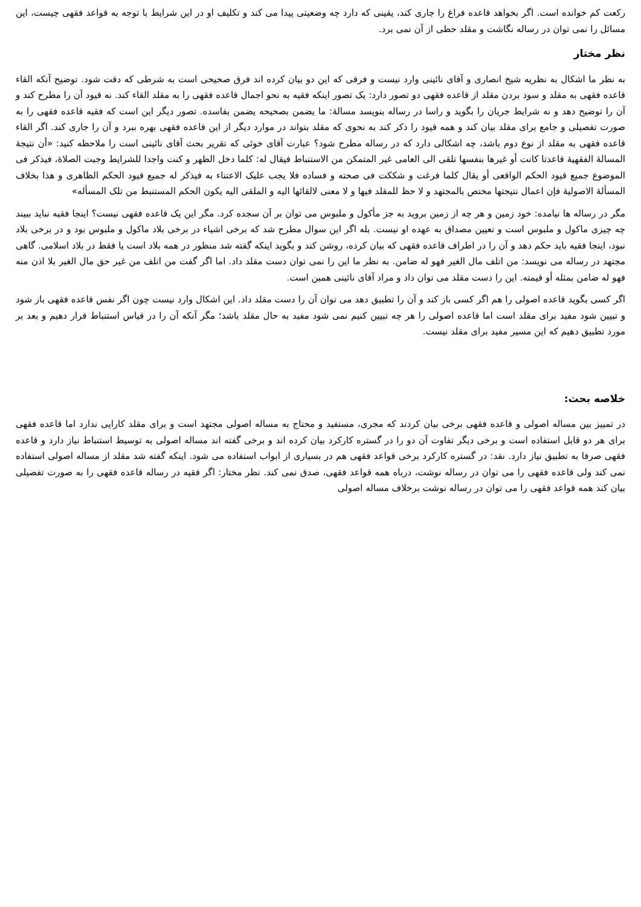رکعت کم خوانده است. اگر بخواهد قاعده فراغ را جاری کند، یقینی که دارد چه وضعیتی پیدا می کند و تکلیف او در این شرایط با توجه به قواعد فقهی چیست، این مسائل را نمی توان در رساله نگاشت و مقلد حظی از آن نمی برد.
نظر مختار
به نظر ما اشکال به نظریه شیخ انصاری و آقای نائینی وارد نیست و فرقی که این دو بیان کرده اند فرق صحیحی است به شرطی که دقت شود. توضیح آنکه القاء قاعده فقهی به مقلد و سود بردن مقلد از قاعده فقهی دو تصور دارد: یک تصور اینکه فقیه به نحو اجمال قاعده فقهی را به مقلد القاء کند. نه قیود آن را مطرح کند و آن را توضیح دهد و نه شرایط جریان را بگوید و راسا در رساله بنویسد مسالهٔ: ما یضمن بصحیحه یضمن بفاسده. تصور دیگر این است که فقیه قاعده فقهی را به صورت تفصیلی و جامع برای مقلد بیان کند و همه قیود را ذکر کند به نحوی که مقلد بتواند در موارد دیگر از این قاعده فقهی بهره ببرد و آن را جاری کند. اگر القاء قاعده فقهی به مقلد از نوع دوم باشد، چه اشکالی دارد که در رساله مطرح شود؟ عبارت آقای خوئی که تقریر بحث آقای نائینی است را ملاحظه کنید: «أن نتیجهٔ المسالهٔ الفقهیهٔ قاعدتا کانت أو غیرها بنفسها تلقی الی العامی غیر المتمکن من الاستنباط فیقال له: کلما دخل الظهر و کنت واجدا للشرایط وجبت الصلاهٔ، فیذکر فی الموضوع جمیع قیود الحکم الواقعی أو یقال کلما فرغت و شککت فی صحته و فساده فلا یجب علیک الاعتناء به فیذکر له جمیع قیود الحکم الظاهری و هذا بخلاف المسألهٔ الاصولیهٔ فإن اعمال نتیجتها مختص بالمجتهد و لا حظ للمقلد فیها و لا معنی لالقائها الیه و الملقی الیه یکون الحکم المستنبط من تلک المسأله»
مگر در رساله ها نیامده: خود زمین و هر چه از زمین بروید به جز مأکول و ملبوس می توان بر آن سجده کرد. مگر این یک قاعده فقهی نیست؟ اینجا فقیه نباید ببیند چه چیزی ماکول و ملبوس است و تعیین مصداق به عهده او نیست. بله اگر این سوال مطرح شد که برخی اشیاء در برخی بلاد ماکول و ملبوس بود و در برخی بلاد نبود، اینجا فقیه باید حکم دهد و آن را در اطراف قاعده فقهی که بیان کرده، روشن کند و بگوید اینکه گفته شد منظور در همه بلاد است یا فقط در بلاد اسلامی. گاهی مجتهد در رساله می نویسد: من اتلف مال الغیر فهو له ضامن. به نظر ما این را نمی توان دست مقلد داد. اما اگر گفت من اتلف من غیر حق مال الغیر بلا اذن منه فهو له ضامن بمثله أو قیمته. این را دست مقلد می توان داد و مراد آقای نائینی همین است.
اگر کسی بگوید قاعده اصولی را هم اگر کسی باز کند و آن را تطبیق دهد می توان آن را دست مقلد داد. این اشکال وارد نیست چون اگر نفس قاعده فقهی باز شود و تبیین شود مفید برای مقلد است اما قاعده اصولی را هر چه تبیین کنیم نمی شود مفید به حال مقلد باشد؛ مگر آنکه آن را در قیاس استنباط قرار دهیم و بعد بر مورد تطبیق دهیم که این مسیر مفید برای مقلد نیست.
خلاصه بحث:
در تمییز بین مساله اصولی و قاعده فقهی برخی بیان کردند که مجری، مستفید و محتاج به مساله اصولی مجتهد است و برای مقلد کارایی ندارد اما قاعده فقهی برای هر دو قابل استفاده است و برخی دیگر تفاوت آن دو را در گستره کارکرد بیان کرده اند و برخی گفته اند مساله اصولی به توسیط استنباط نیاز دارد و قاعده فقهی صرفا به تطبیق نیاز دارد. نقد: در گستره کارکرد برخی قواعد فقهی هم در بسیاری از ابواب استفاده می شود. اینکه گفته شد مقلد از مساله اصولی استفاده نمی کند ولی قاعده فقهی را می توان در رساله نوشت، درباه همه قواعد فقهی، صدق نمی کند. نظر مختار: اگر فقیه در رساله قاعده فقهی را به صورت تفصیلی بیان کند همه قواعد فقهی را می توان در رساله نوشت برخلاف مساله اصولی